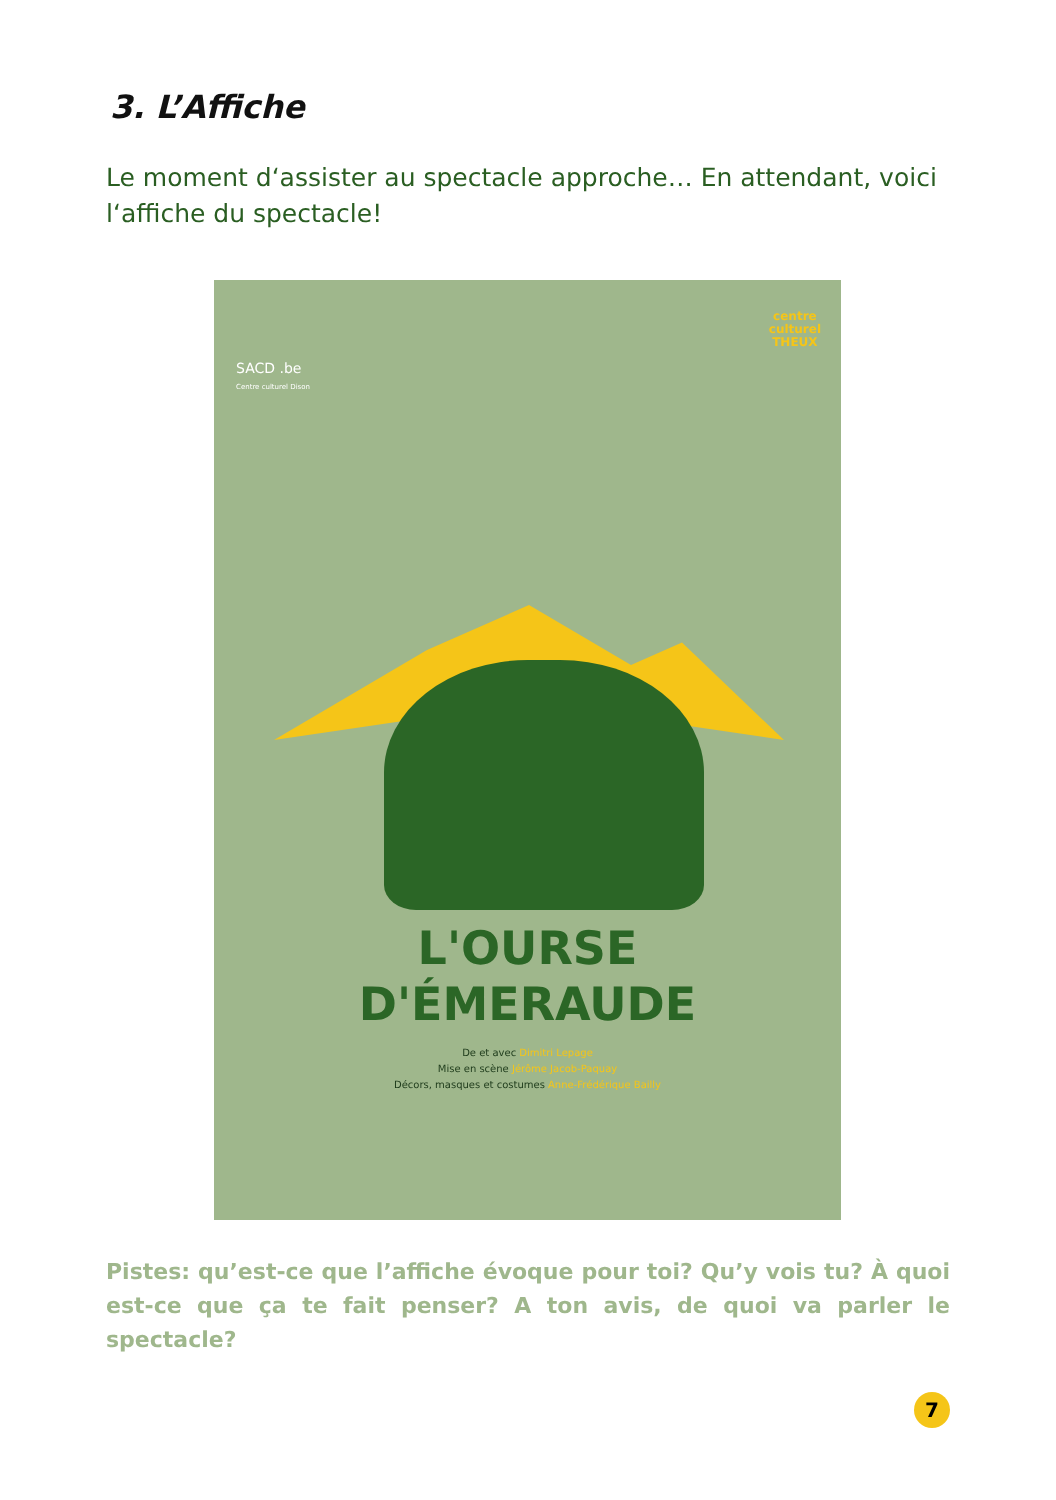3. L’Affiche
Le moment d‘assister au spectacle approche… En attendant, voici l‘affiche du spectacle!
SACD .be
Centre culturel Dison
centre
culturel
THEUX
L'OURSE
D'ÉMERAUDE
De et avec Dimitri Lepage
Mise en scène Jérôme Jacob-Paquay
Décors, masques et costumes Anne-Frédérique Bailly
Pistes: qu’est-ce que l’affiche évoque pour toi? Qu’y vois tu? À quoi est-ce que ça te fait penser? A ton avis, de quoi va parler le spectacle?
7